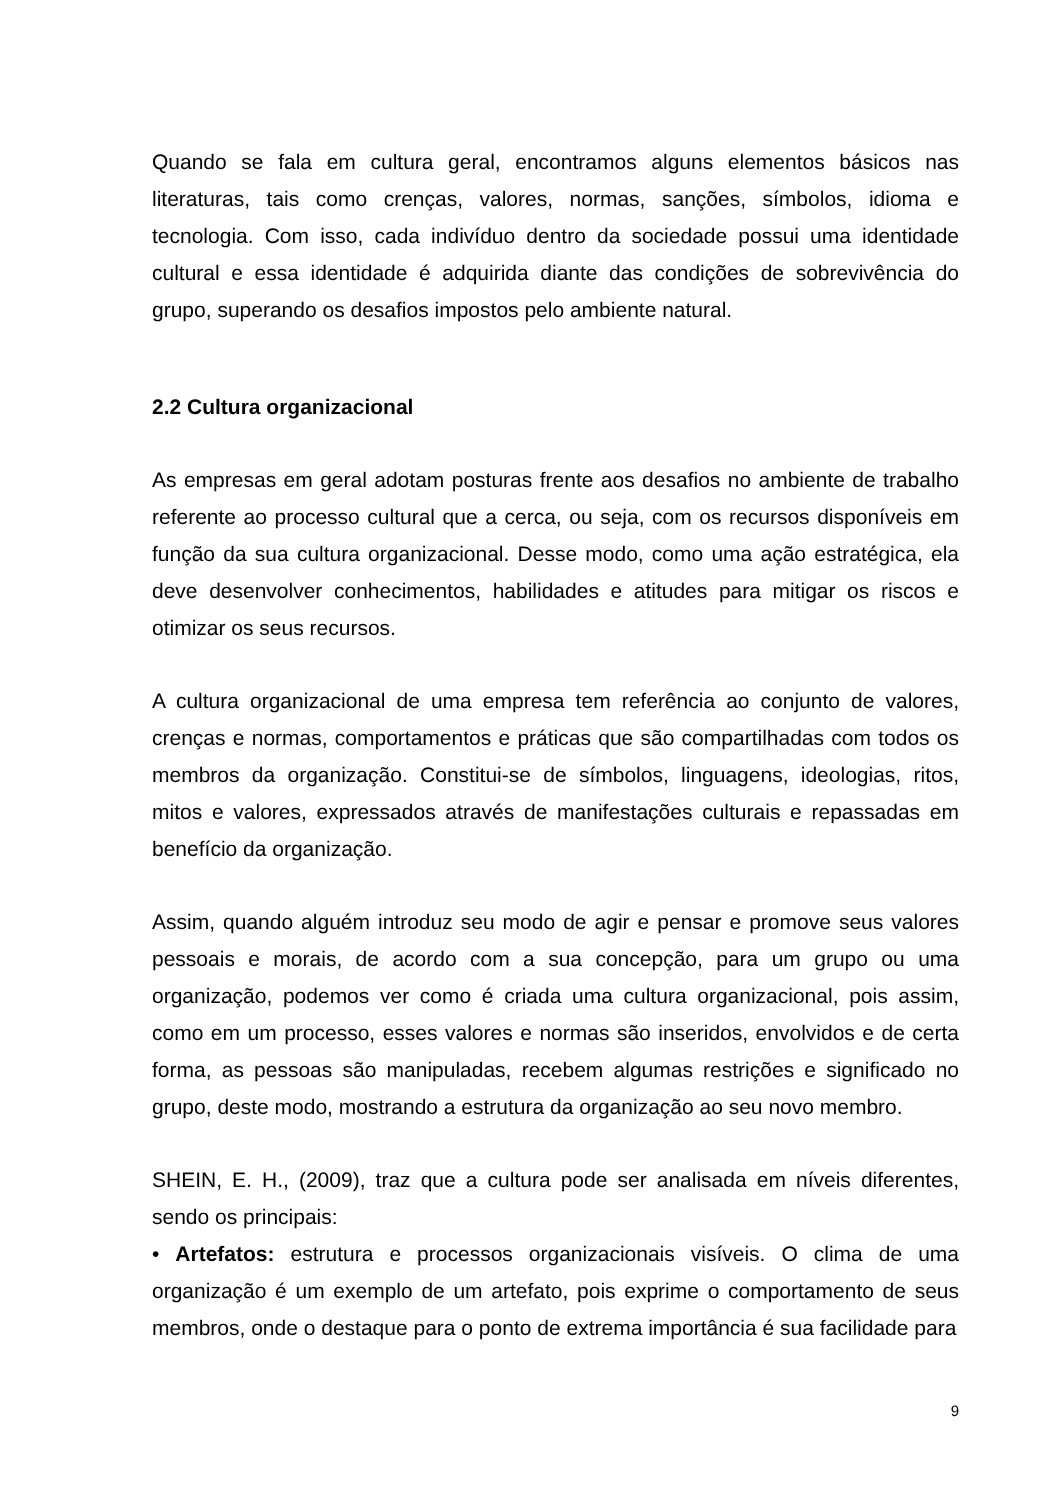Quando se fala em cultura geral, encontramos alguns elementos básicos nas literaturas, tais como crenças, valores, normas, sanções, símbolos, idioma e tecnologia. Com isso, cada indivíduo dentro da sociedade possui uma identidade cultural e essa identidade é adquirida diante das condições de sobrevivência do grupo, superando os desafios impostos pelo ambiente natural.
2.2 Cultura organizacional
As empresas em geral adotam posturas frente aos desafios no ambiente de trabalho referente ao processo cultural que a cerca, ou seja, com os recursos disponíveis em função da sua cultura organizacional. Desse modo, como uma ação estratégica, ela deve desenvolver conhecimentos, habilidades e atitudes para mitigar os riscos e otimizar os seus recursos.
A cultura organizacional de uma empresa tem referência ao conjunto de valores, crenças e normas, comportamentos e práticas que são compartilhadas com todos os membros da organização. Constitui-se de símbolos, linguagens, ideologias, ritos, mitos e valores, expressados através de manifestações culturais e repassadas em benefício da organização.
Assim, quando alguém introduz seu modo de agir e pensar e promove seus valores pessoais e morais, de acordo com a sua concepção, para um grupo ou uma organização, podemos ver como é criada uma cultura organizacional, pois assim, como em um processo, esses valores e normas são inseridos, envolvidos e de certa forma, as pessoas são manipuladas, recebem algumas restrições e significado no grupo, deste modo, mostrando a estrutura da organização ao seu novo membro.
SHEIN, E. H., (2009), traz que a cultura pode ser analisada em níveis diferentes, sendo os principais:
• Artefatos: estrutura e processos organizacionais visíveis. O clima de uma organização é um exemplo de um artefato, pois exprime o comportamento de seus membros, onde o destaque para o ponto de extrema importância é sua facilidade para
9